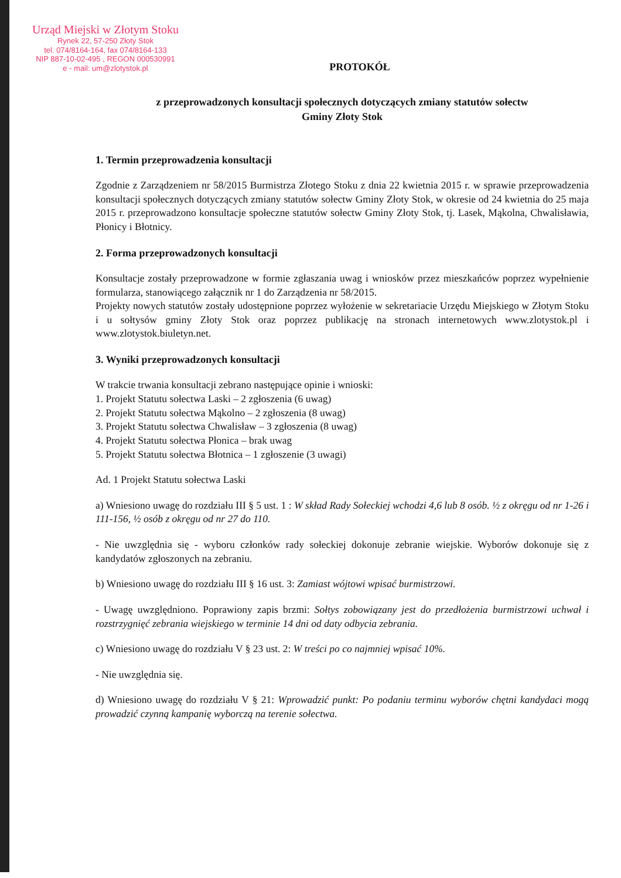Urząd Miejski w Złotym Stoku
Rynek 22, 57-250 Złoty Stok
tel. 074/8164-164, fax 074/8164-133
NIP 887-10-02-495 , REGON 000530991
e - mail: um@zlotystok.pl
PROTOKÓŁ
z przeprowadzonych konsultacji społecznych dotyczących zmiany statutów sołectw
Gminy Złoty Stok
1. Termin przeprowadzenia konsultacji
Zgodnie z Zarządzeniem nr 58/2015 Burmistrza Złotego Stoku z dnia 22 kwietnia 2015 r. w sprawie przeprowadzenia konsultacji społecznych dotyczących zmiany statutów sołectw Gminy Złoty Stok, w okresie od 24 kwietnia do 25 maja 2015 r. przeprowadzono konsultacje społeczne statutów sołectw Gminy Złoty Stok, tj. Lasek, Mąkolna, Chwalisławia, Płonicy i Błotnicy.
2. Forma przeprowadzonych konsultacji
Konsultacje zostały przeprowadzone w formie zgłaszania uwag i wniosków przez mieszkańców poprzez wypełnienie formularza, stanowiącego załącznik nr 1 do Zarządzenia nr 58/2015.
Projekty nowych statutów zostały udostępnione poprzez wyłożenie w sekretariacie Urzędu Miejskiego w Złotym Stoku i u sołtysów gminy Złoty Stok oraz poprzez publikację na stronach internetowych www.zlotystok.pl i www.zlotystok.biuletyn.net.
3. Wyniki przeprowadzonych konsultacji
W trakcie trwania konsultacji zebrano następujące opinie i wnioski:
1. Projekt Statutu sołectwa Laski – 2 zgłoszenia (6 uwag)
2. Projekt Statutu sołectwa Mąkolno – 2 zgłoszenia (8 uwag)
3. Projekt Statutu sołectwa Chwalisław – 3 zgłoszenia (8 uwag)
4. Projekt Statutu sołectwa Płonica – brak uwag
5. Projekt Statutu sołectwa Błotnica – 1 zgłoszenie (3 uwagi)
Ad. 1 Projekt Statutu sołectwa Laski
a) Wniesiono uwagę do rozdziału III § 5 ust. 1 : W skład Rady Sołeckiej wchodzi 4,6 lub 8 osób. ½ z okręgu od nr 1-26 i 111-156, ½ osób z okręgu od nr 27 do 110.
- Nie uwzględnia się - wyboru członków rady sołeckiej dokonuje zebranie wiejskie. Wyborów dokonuje się z kandydatów zgłoszonych na zebraniu.
b) Wniesiono uwagę do rozdziału III § 16 ust. 3: Zamiast wójtowi wpisać burmistrzowi.
- Uwagę uwzględniono. Poprawiony zapis brzmi: Sołtys zobowiązany jest do przedłożenia burmistrzowi uchwał i rozstrzygnięć zebrania wiejskiego w terminie 14 dni od daty odbycia zebrania.
c) Wniesiono uwagę do rozdziału V § 23 ust. 2: W treści po co najmniej wpisać 10%.
- Nie uwzględnia się.
d) Wniesiono uwagę do rozdziału V § 21: Wprowadzić punkt: Po podaniu terminu wyborów chętni kandydaci mogą prowadzić czynną kampanię wyborczą na terenie sołectwa.